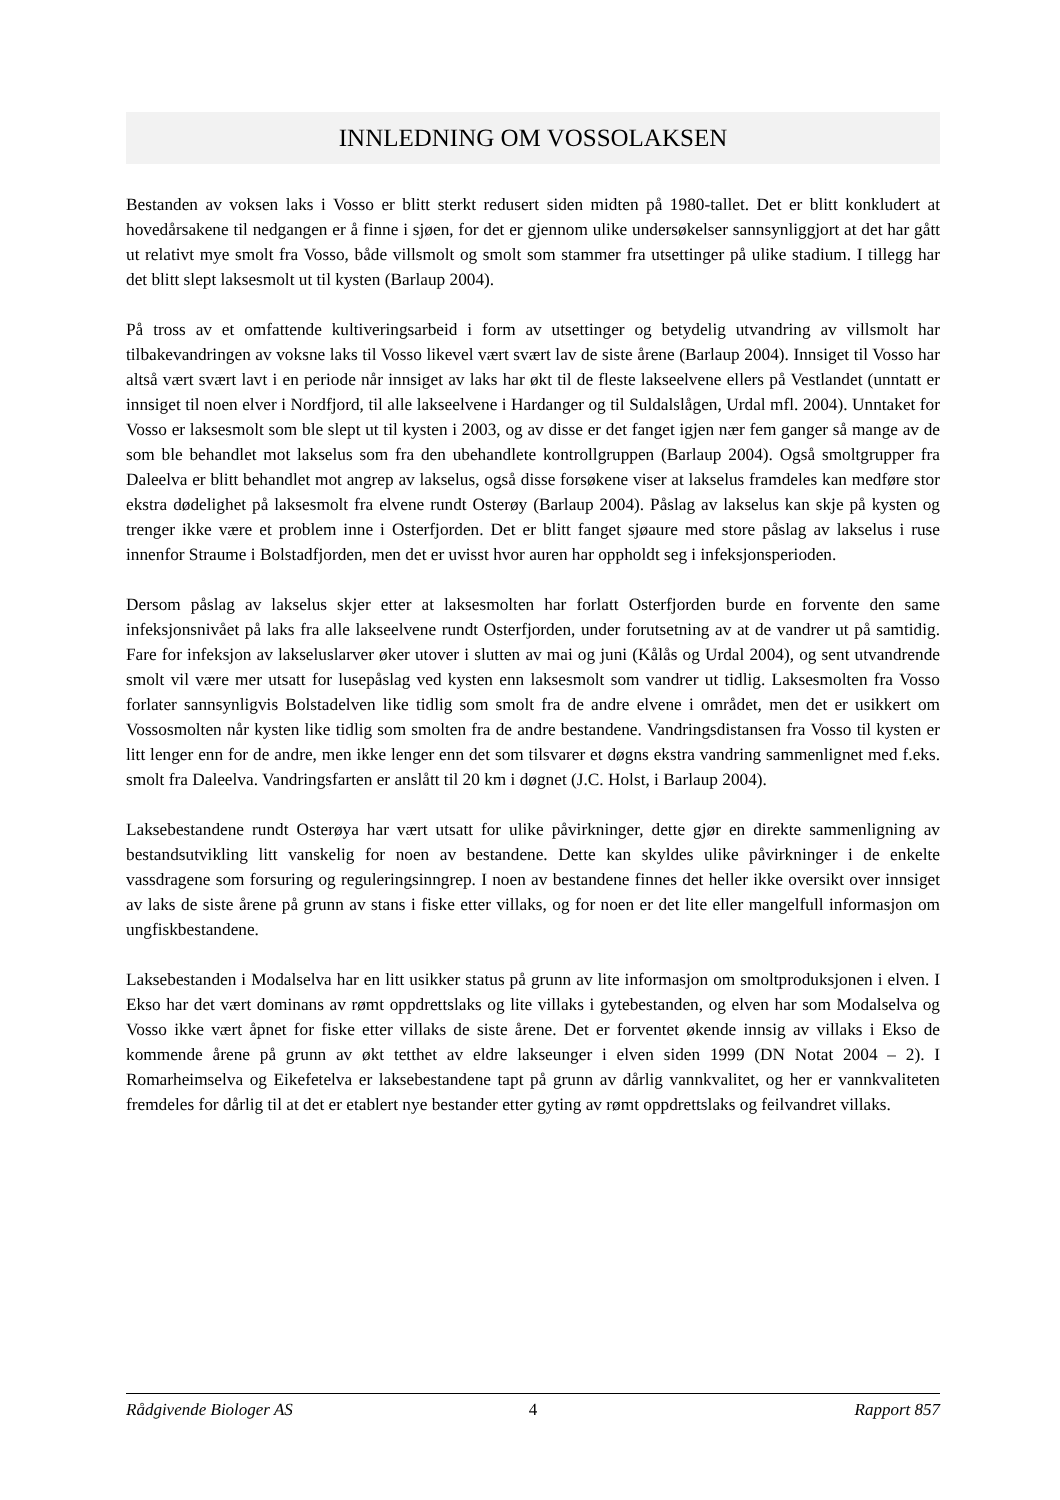INNLEDNING OM VOSSOLAKSEN
Bestanden av voksen laks i Vosso er blitt sterkt redusert siden midten på 1980-tallet. Det er blitt konkludert at hovedårsakene til nedgangen er å finne i sjøen, for det er gjennom ulike undersøkelser sannsynliggjort at det har gått ut relativt mye smolt fra Vosso, både villsmolt og smolt som stammer fra utsettinger på ulike stadium. I tillegg har det blitt slept laksesmolt ut til kysten (Barlaup 2004).
På tross av et omfattende kultiveringsarbeid i form av utsettinger og betydelig utvandring av villsmolt har tilbakevandringen av voksne laks til Vosso likevel vært svært lav de siste årene (Barlaup 2004). Innsiget til Vosso har altså vært svært lavt i en periode når innsiget av laks har økt til de fleste lakseelvene ellers på Vestlandet (unntatt er innsiget til noen elver i Nordfjord, til alle lakseelvene i Hardanger og til Suldalslågen, Urdal mfl. 2004). Unntaket for Vosso er laksesmolt som ble slept ut til kysten i 2003, og av disse er det fanget igjen nær fem ganger så mange av de som ble behandlet mot lakselus som fra den ubehandlete kontrollgruppen (Barlaup 2004). Også smoltgrupper fra Daleelva er blitt behandlet mot angrep av lakselus, også disse forsøkene viser at lakselus framdeles kan medføre stor ekstra dødelighet på laksesmolt fra elvene rundt Osterøy (Barlaup 2004). Påslag av lakselus kan skje på kysten og trenger ikke være et problem inne i Osterfjorden. Det er blitt fanget sjøaure med store påslag av lakselus i ruse innenfor Straume i Bolstadfjorden, men det er uvisst hvor auren har oppholdt seg i infeksjonsperioden.
Dersom påslag av lakselus skjer etter at laksesmolten har forlatt Osterfjorden burde en forvente den same infeksjonsnivået på laks fra alle lakseelvene rundt Osterfjorden, under forutsetning av at de vandrer ut på samtidig. Fare for infeksjon av lakseluslarver øker utover i slutten av mai og juni (Kålås og Urdal 2004), og sent utvandrende smolt vil være mer utsatt for lusepåslag ved kysten enn laksesmolt som vandrer ut tidlig. Laksesmolten fra Vosso forlater sannsynligvis Bolstadelven like tidlig som smolt fra de andre elvene i området, men det er usikkert om Vossosmolten når kysten like tidlig som smolten fra de andre bestandene. Vandringsdistansen fra Vosso til kysten er litt lenger enn for de andre, men ikke lenger enn det som tilsvarer et døgns ekstra vandring sammenlignet med f.eks. smolt fra Daleelva. Vandringsfarten er anslått til 20 km i døgnet (J.C. Holst, i Barlaup 2004).
Laksebestandene rundt Osterøya har vært utsatt for ulike påvirkninger, dette gjør en direkte sammenligning av bestandsutvikling litt vanskelig for noen av bestandene. Dette kan skyldes ulike påvirkninger i de enkelte vassdragene som forsuring og reguleringsinngrep. I noen av bestandene finnes det heller ikke oversikt over innsiget av laks de siste årene på grunn av stans i fiske etter villaks, og for noen er det lite eller mangelfull informasjon om ungfiskbestandene.
Laksebestanden i Modalselva har en litt usikker status på grunn av lite informasjon om smoltproduksjonen i elven. I Ekso har det vært dominans av rømt oppdrettslaks og lite villaks i gytebestanden, og elven har som Modalselva og Vosso ikke vært åpnet for fiske etter villaks de siste årene. Det er forventet økende innsig av villaks i Ekso de kommende årene på grunn av økt tetthet av eldre lakseunger i elven siden 1999 (DN Notat 2004 – 2). I Romarheimselva og Eikefetelva er laksebestandene tapt på grunn av dårlig vannkvalitet, og her er vannkvaliteten fremdeles for dårlig til at det er etablert nye bestander etter gyting av rømt oppdrettslaks og feilvandret villaks.
Rådgivende Biologer AS 4 Rapport 857